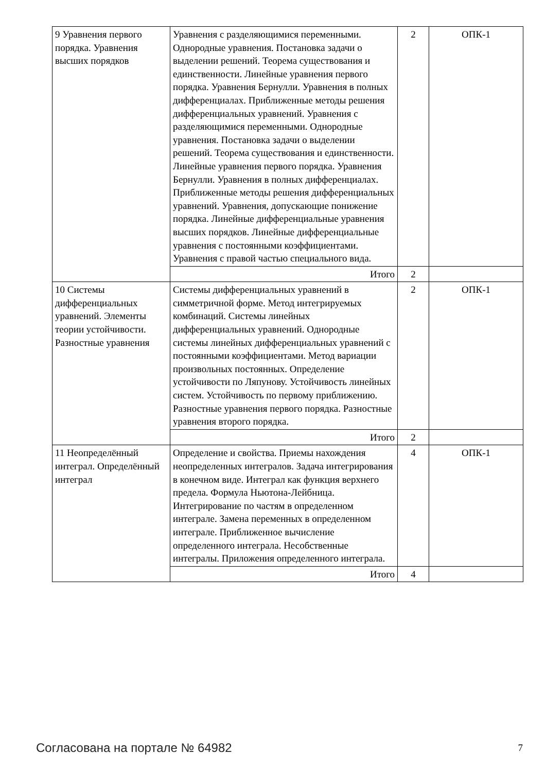| 9 Уравнения первого порядка. Уравнения высших порядков | Уравнения с разделяющимися переменными. Однородные уравнения. Постановка задачи о выделении решений. Теорема существования и единственности. Линейные уравнения первого порядка. Уравнения Бернулли. Уравнения в полных дифференциалах. Приближенные методы решения дифференциальных уравнений. Уравнения с разделяющимися переменными. Однородные уравнения. Постановка задачи о выделении решений. Теорема существования и единственности. Линейные уравнения первого порядка. Уравнения Бернулли. Уравнения в полных дифференциалах. Приближенные методы решения дифференциальных уравнений. Уравнения, допускающие понижение порядка. Линейные дифференциальные уравнения высших порядков. Линейные дифференциальные уравнения с постоянными коэффициентами. Уравнения с правой частью специального вида. | 2 | ОПК-1 |
| | Итого | 2 | |
| 10 Системы дифференциальных уравнений. Элементы теории устойчивости. Разностные уравнения | Системы дифференциальных уравнений в симметричной форме. Метод интегрируемых комбинаций. Системы линейных дифференциальных уравнений. Однородные системы линейных дифференциальных уравнений с постоянными коэффициентами. Метод вариации произвольных постоянных. Определение устойчивости по Ляпунову. Устойчивость линейных систем. Устойчивость по первому приближению. Разностные уравнения первого порядка. Разностные уравнения второго порядка. | 2 | ОПК-1 |
| | Итого | 2 | |
| 11 Неопределённый интеграл. Определённый интеграл | Определение и свойства. Приемы нахождения неопределенных интегралов. Задача интегрирования в конечном виде. Интеграл как функция верхнего предела. Формула Ньютона-Лейбница. Интегрирование по частям в определенном интеграле. Замена переменных в определенном интеграле. Приближенное вычисление определенного интеграла. Несобственные интегралы. Приложения определенного интеграла. | 4 | ОПК-1 |
| | Итого | 4 | |
Согласована на портале № 64982 7